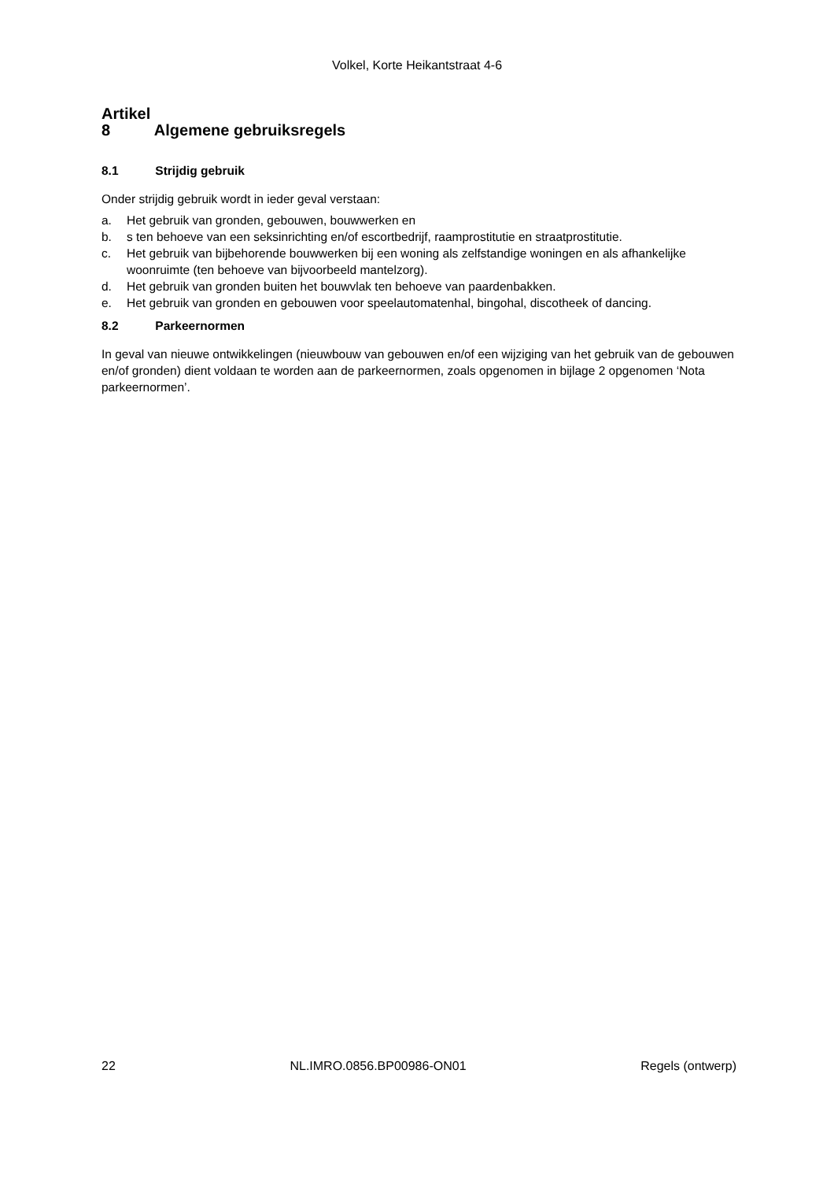Volkel, Korte Heikantstraat 4-6
Artikel 8 Algemene gebruiksregels
8.1 Strijdig gebruik
Onder strijdig gebruik wordt in ieder geval verstaan:
a. Het gebruik van gronden, gebouwen, bouwwerken en
b. s ten behoeve van een seksinrichting en/of escortbedrijf, raamprostitutie en straatprostitutie.
c. Het gebruik van bijbehorende bouwwerken bij een woning als zelfstandige woningen en als afhankelijke woonruimte (ten behoeve van bijvoorbeeld mantelzorg).
d. Het gebruik van gronden buiten het bouwvlak ten behoeve van paardenbakken.
e. Het gebruik van gronden en gebouwen voor speelautomatenhal, bingohal, discotheek of dancing.
8.2 Parkeernormen
In geval van nieuwe ontwikkelingen (nieuwbouw van gebouwen en/of een wijziging van het gebruik van de gebouwen en/of gronden) dient voldaan te worden aan de parkeernormen, zoals opgenomen in bijlage 2 opgenomen ‘Nota parkeernormen’.
22 NL.IMRO.0856.BP00986-ON01 Regels (ontwerp)